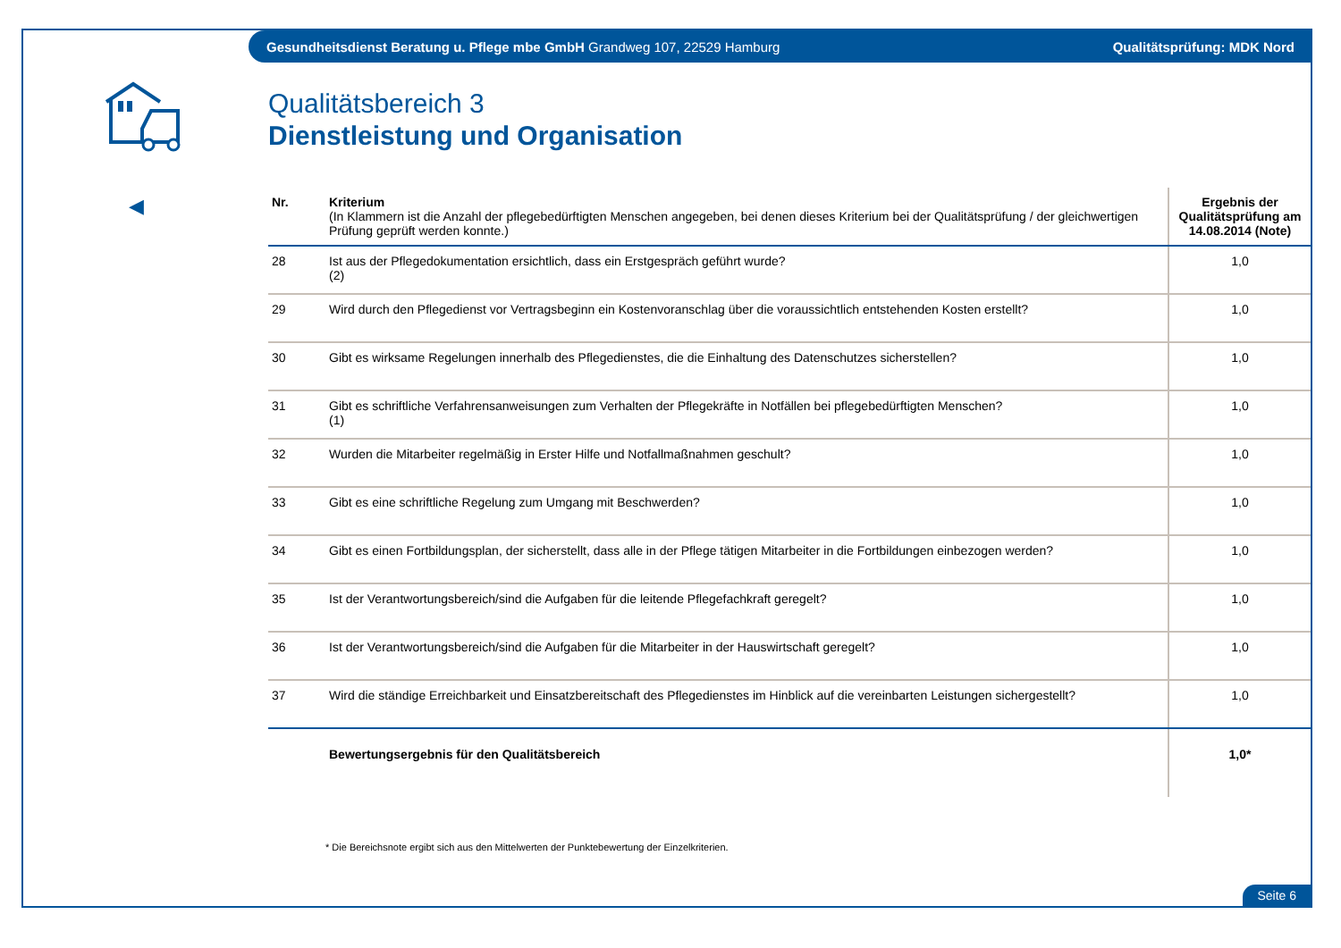Gesundheitsdienst Beratung u. Pflege mbe GmbH Grandweg 107, 22529 Hamburg Qualitätsprüfung: MDK Nord
◀
Qualitätsbereich 3
Dienstleistung und Organisation
| Nr. | Kriterium (In Klammern ist die Anzahl der pflegebedürftigten Menschen angegeben, bei denen dieses Kriterium bei der Qualitätsprüfung / der gleichwertigen Prüfung geprüft werden konnte.) | Ergebnis der Qualitätsprüfung am 14.08.2014 (Note) |
| --- | --- | --- |
| 28 | Ist aus der Pflegedokumentation ersichtlich, dass ein Erstgespräch geführt wurde? (2) | 1,0 |
| 29 | Wird durch den Pflegedienst vor Vertragsbeginn ein Kostenvoranschlag über die voraussichtlich entstehenden Kosten erstellt? | 1,0 |
| 30 | Gibt es wirksame Regelungen innerhalb des Pflegedienstes, die die Einhaltung des Datenschutzes sicherstellen? | 1,0 |
| 31 | Gibt es schriftliche Verfahrensanweisungen zum Verhalten der Pflegekräfte in Notfällen bei pflegebedürftigten Menschen? (1) | 1,0 |
| 32 | Wurden die Mitarbeiter regelmäßig in Erster Hilfe und Notfallmaßnahmen geschult? | 1,0 |
| 33 | Gibt es eine schriftliche Regelung zum Umgang mit Beschwerden? | 1,0 |
| 34 | Gibt es einen Fortbildungsplan, der sicherstellt, dass alle in der Pflege tätigen Mitarbeiter in die Fortbildungen einbezogen werden? | 1,0 |
| 35 | Ist der Verantwortungsbereich/sind die Aufgaben für die leitende Pflegefachkraft geregelt? | 1,0 |
| 36 | Ist der Verantwortungsbereich/sind die Aufgaben für die Mitarbeiter in der Hauswirtschaft geregelt? | 1,0 |
| 37 | Wird die ständige Erreichbarkeit und Einsatzbereitschaft des Pflegedienstes im Hinblick auf die vereinbarten Leistungen sichergestellt? | 1,0 |
| | Bewertungsergebnis für den Qualitätsbereich | 1,0* |
* Die Bereichsnote ergibt sich aus den Mittelwerten der Punktebewertung der Einzelkriterien.
Seite 6